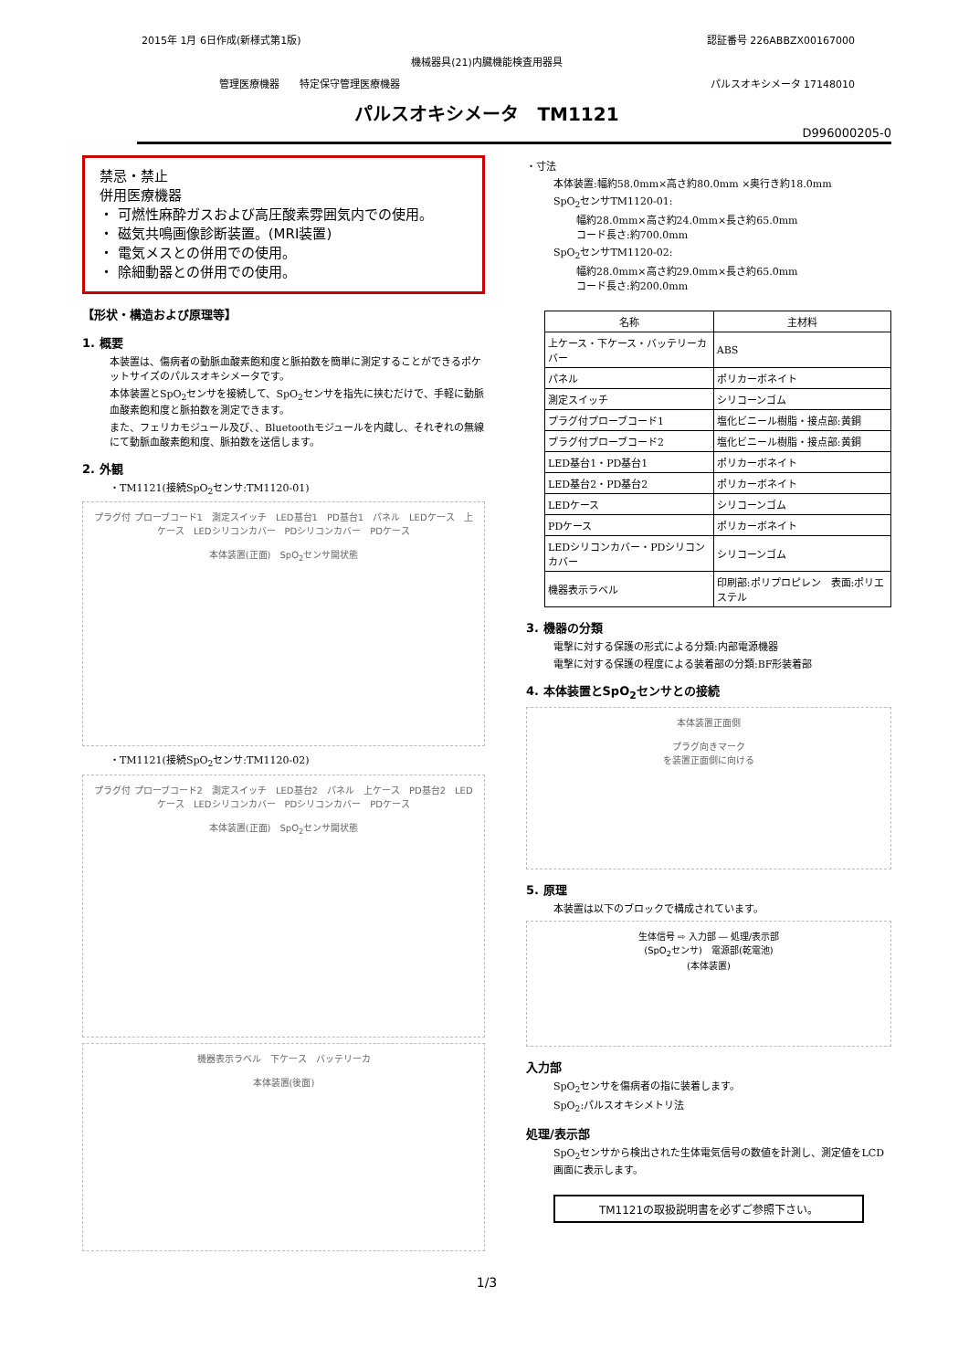2015年 1月 6日作成(新様式第1版) 認証番号 226ABBZX00167000
機械器具(21)内臓機能検査用器具
管理医療機器　　特定保守管理医療機器 パルスオキシメータ 17148010
パルスオキシメータ　TM1121
D996000205-0
禁忌・禁止
併用医療機器
・ 可燃性麻酔ガスおよび高圧酸素雰囲気内での使用。
・ 磁気共鳴画像診断装置。(MRI装置)
・ 電気メスとの併用での使用。
・ 除細動器との併用での使用。
【形状・構造および原理等】
1. 概要
本装置は、傷病者の動脈血酸素飽和度と脈拍数を簡単に測定することができるポケットサイズのパルスオキシメータです。
本体装置とSpO<sub>2</sub>センサを接続して、SpO<sub>2</sub>センサを指先に挟むだけで、手軽に動脈血酸素飽和度と脈拍数を測定できます。
また、フェリカモジュール及び、、Bluetoothモジュールを内蔵し、それぞれの無線にて動脈血酸素飽和度、脈拍数を送信します。
2. 外観
・TM1121(接続SpO<sub>2</sub>センサ:TM1120-01)
プラグ付 プローブコード1　測定スイッチ　LED基台1　PD基台1　パネル　LEDケース　上ケース　LEDシリコンカバー　PDシリコンカバー　PDケース
本体装置(正面)　SpO<sub>2</sub>センサ開状態
・TM1121(接続SpO<sub>2</sub>センサ:TM1120-02)
プラグ付 プローブコード2　測定スイッチ　LED基台2　パネル　上ケース　PD基台2　LEDケース　LEDシリコンカバー　PDシリコンカバー　PDケース
本体装置(正面)　SpO<sub>2</sub>センサ開状態
機器表示ラベル　下ケース　バッテリーカ
本体装置(後面)
・寸法
本体装置:幅約58.0mm×高さ約80.0mm ×奥行き約18.0mm
SpO<sub>2</sub>センサTM1120-01:
幅約28.0mm×高さ約24.0mm×長さ約65.0mm
コード長さ:約700.0mm
SpO<sub>2</sub>センサTM1120-02:
幅約28.0mm×高さ約29.0mm×長さ約65.0mm
コード長さ:約200.0mm
| 名称 | 主材料 |
| 上ケース・下ケース・バッテリーカバー | ABS |
| パネル | ポリカーボネイト |
| 測定スイッチ | シリコーンゴム |
| プラグ付プローブコード1 | 塩化ビニール樹脂・接点部:黄銅 |
| プラグ付プローブコード2 | 塩化ビニール樹脂・接点部:黄銅 |
| LED基台1・PD基台1 | ポリカーボネイト |
| LED基台2・PD基台2 | ポリカーボネイト |
| LEDケース | シリコーンゴム |
| PDケース | ポリカーボネイト |
| LEDシリコンカバー・PDシリコンカバー | シリコーンゴム |
| 機器表示ラベル | 印刷部:ポリプロピレン 表面:ポリエステル |
3. 機器の分類
電撃に対する保護の形式による分類:内部電源機器
電撃に対する保護の程度による装着部の分類:BF形装着部
4. 本体装置とSpO<sub>2</sub>センサとの接続
本体装置正面側
プラグ向きマーク
を装置正面側に向ける
5. 原理
本装置は以下のブロックで構成されています。
生体信号 ⇨ 入力部 ― 処理/表示部
(SpO<sub>2</sub>センサ)　電源部(乾電池)
(本体装置)
入力部
SpO<sub>2</sub>センサを傷病者の指に装着します。
SpO<sub>2</sub>:パルスオキシメトリ法
処理/表示部
SpO<sub>2</sub>センサから検出された生体電気信号の数値を計測し、測定値をLCD画面に表示します。
TM1121の取扱説明書を必ずご参照下さい。
1/3